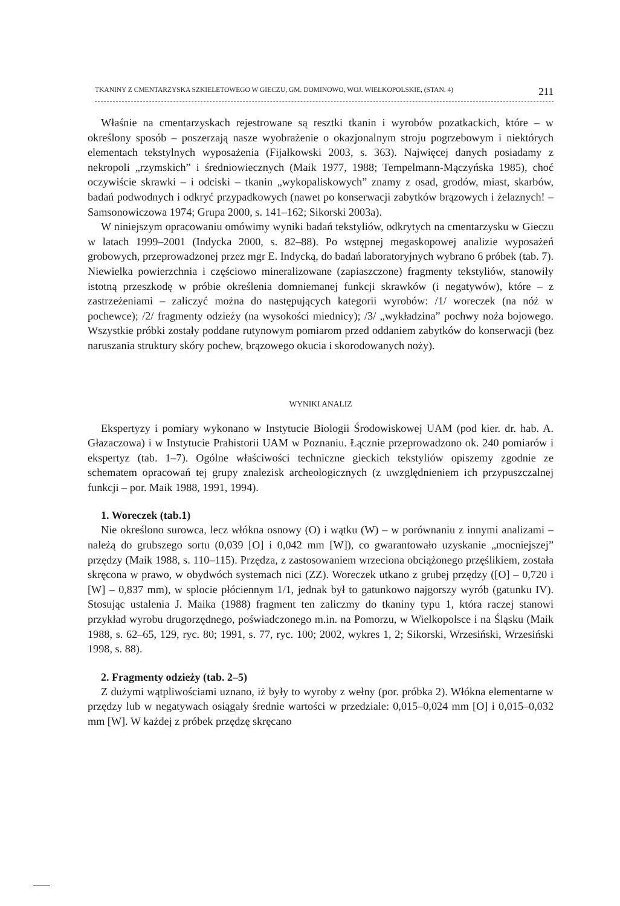TKANINY Z CMENTARZYSKA SZKIELETOWEGO W GIECZU, GM. DOMINOWO, WOJ. WIELKOPOLSKIE, (STAN. 4) 211
Właśnie na cmentarzyskach rejestrowane są resztki tkanin i wyrobów pozatkackich, które – w określony sposób – poszerzają nasze wyobrażenie o okazjonalnym stroju pogrzebowym i niektórych elementach tekstylnych wyposażenia (Fijałkowski 2003, s. 363). Najwięcej danych posiadamy z nekropoli „rzymskich” i średniowiecznych (Maik 1977, 1988; Tempelmann-Mączyńska 1985), choć oczywiście skrawki – i odciski – tkanin „wykopaliskowych” znamy z osad, grodów, miast, skarbów, badań podwodnych i odkryć przypadkowych (nawet po konserwacji zabytków brązowych i żelaznych! – Samsonowiczowa 1974; Grupa 2000, s. 141–162; Sikorski 2003a).
W niniejszym opracowaniu omówimy wyniki badań tekstyliów, odkrytych na cmentarzysku w Gieczu w latach 1999–2001 (Indycka 2000, s. 82–88). Po wstępnej megaskopowej analizie wyposażeń grobowych, przeprowadzonej przez mgr E. Indycką, do badań laboratoryjnych wybrano 6 próbek (tab. 7). Niewielka powierzchnia i częściowo mineralizowane (zapiaszczone) fragmenty tekstyliów, stanowiły istotną przeszkodę w próbie określenia domniemanej funkcji skrawków (i negatywów), które – z zastrzeżeniami – zaliczyć można do następujących kategorii wyrobów: /1/ woreczek (na nóż w pochewce); /2/ fragmenty odzieży (na wysokości miednicy); /3/ „wykładzina” pochwy noża bojowego. Wszystkie próbki zostały poddane rutynowym pomiarom przed oddaniem zabytków do konserwacji (bez naruszania struktury skóry pochew, brązowego okucia i skorodowanych noży).
WYNIKI ANALIZ
Ekspertyzy i pomiary wykonano w Instytucie Biologii Środowiskowej UAM (pod kier. dr. hab. A. Głazaczowa) i w Instytucie Prahistorii UAM w Poznaniu. Łącznie przeprowadzono ok. 240 pomiarów i ekspertyz (tab. 1–7). Ogólne właściwości techniczne gieckich tekstyliów opiszemy zgodnie ze schematem opracowań tej grupy znalezisk archeologicznych (z uwzględnieniem ich przypuszczalnej funkcji – por. Maik 1988, 1991, 1994).
1. Woreczek (tab.1)
Nie określono surowca, lecz włókna osnowy (O) i wątku (W) – w porównaniu z innymi analizami – należą do grubszego sortu (0,039 [O] i 0,042 mm [W]), co gwarantowało uzyskanie „mocniejszej” przędzy (Maik 1988, s. 110–115). Przędza, z zastosowaniem wrzeciona obciążonego przęślikiem, została skręcona w prawo, w obydwóch systemach nici (ZZ). Woreczek utkano z grubej przędzy ([O] – 0,720 i [W] – 0,837 mm), w splocie płóciennym 1/1, jednak był to gatunkowo najgorszy wyrób (gatunku IV). Stosując ustalenia J. Maika (1988) fragment ten zaliczmy do tkaniny typu 1, która raczej stanowi przykład wyrobu drugorzędnego, poświadczonego m.in. na Pomorzu, w Wielkopolsce i na Śląsku (Maik 1988, s. 62–65, 129, ryc. 80; 1991, s. 77, ryc. 100; 2002, wykres 1, 2; Sikorski, Wrzesiński, Wrzesiński 1998, s. 88).
2. Fragmenty odzieży (tab. 2–5)
Z dużymi wątpliwościami uznano, iż były to wyroby z wełny (por. próbka 2). Włókna elementarne w przędzy lub w negatywach osiągały średnie wartości w przedziale: 0,015–0,024 mm [O] i 0,015–0,032 mm [W]. W każdej z próbek przędzę skręcano